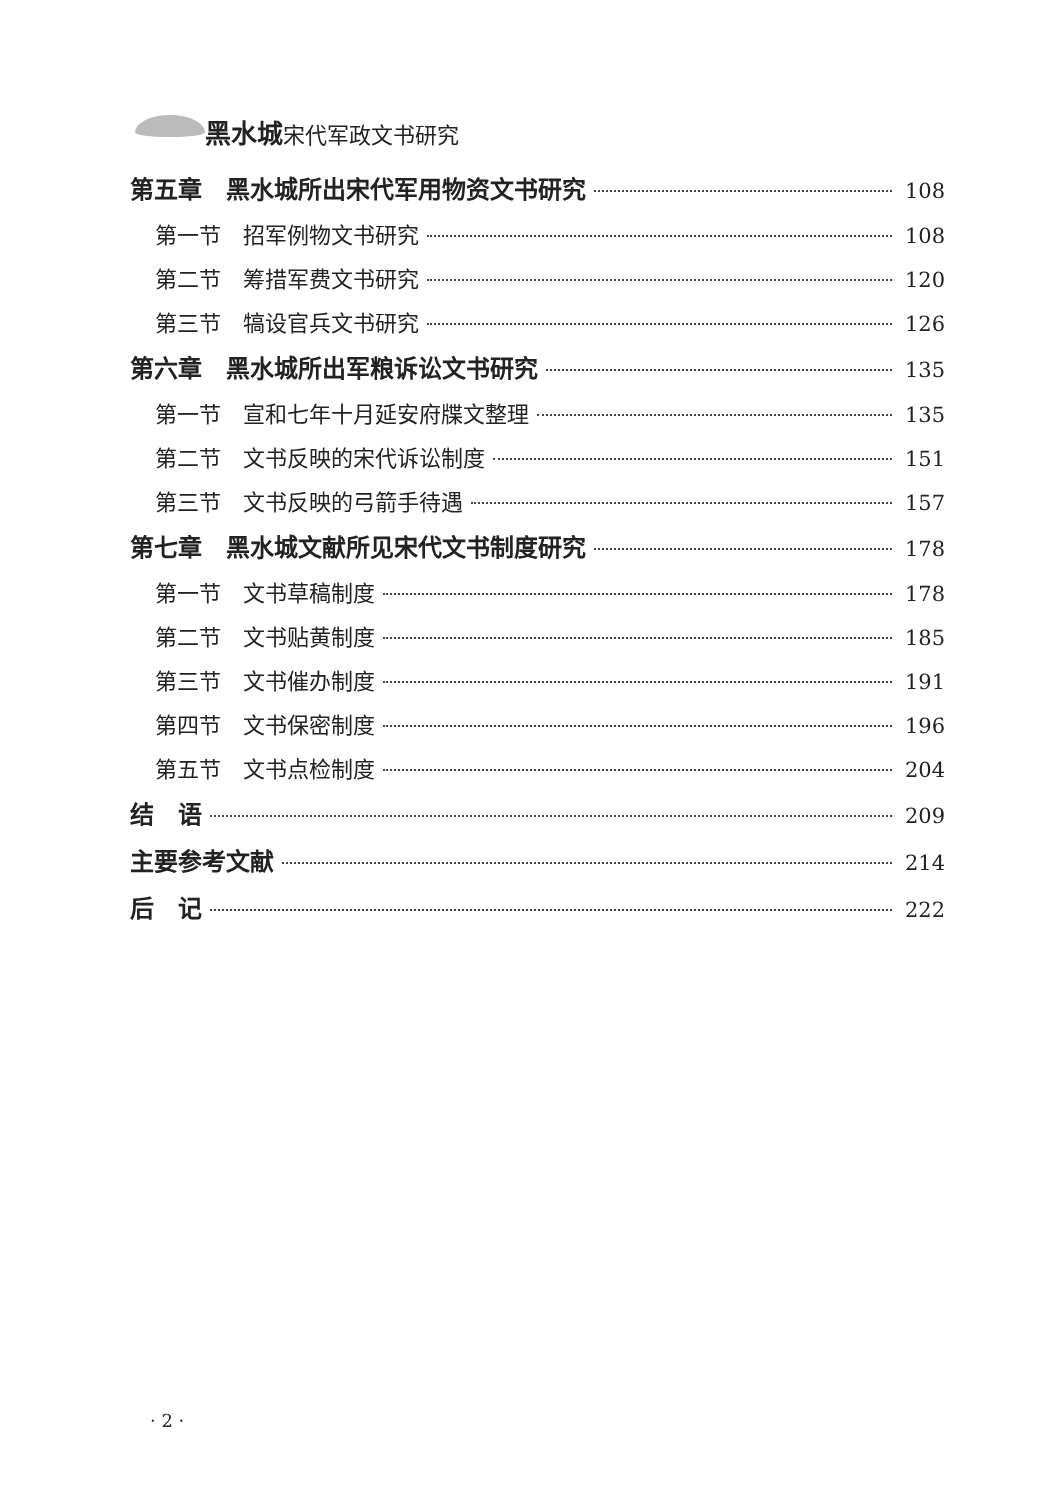黑水城宋代军政文书研究
第五章　黑水城所出宋代军用物资文书研究 108
第一节　招军例物文书研究 108
第二节　筹措军费文书研究 120
第三节　犒设官兵文书研究 126
第六章　黑水城所出军粮诉讼文书研究 135
第一节　宣和七年十月延安府牒文整理 135
第二节　文书反映的宋代诉讼制度 151
第三节　文书反映的弓箭手待遇 157
第七章　黑水城文献所见宋代文书制度研究 178
第一节　文书草稿制度 178
第二节　文书贴黄制度 185
第三节　文书催办制度 191
第四节　文书保密制度 196
第五节　文书点检制度 204
结　语 209
主要参考文献 214
后　记 222
· 2 ·